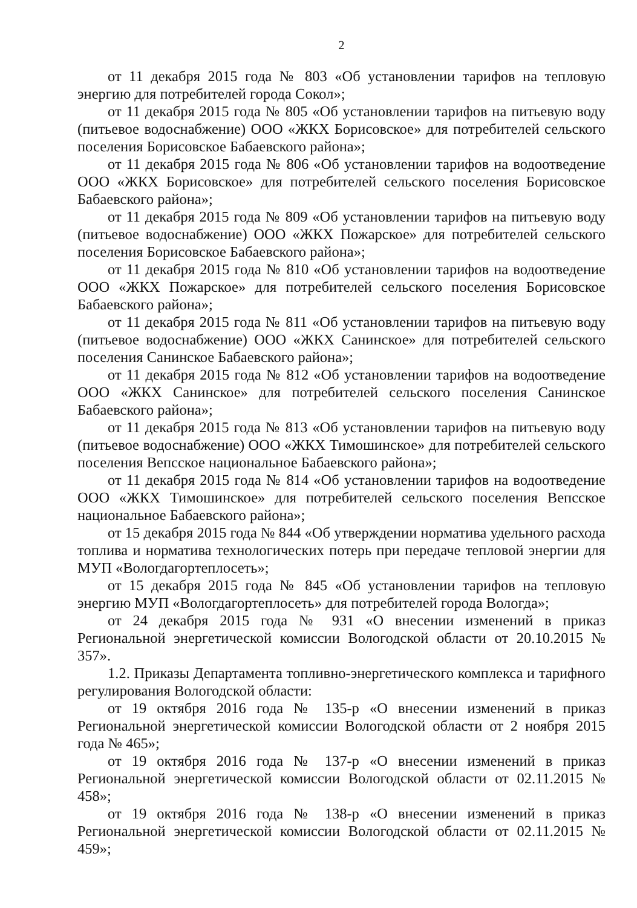2
от 11 декабря 2015 года № 803 «Об установлении тарифов на тепловую энергию для потребителей города Сокол»;
от 11 декабря 2015 года № 805 «Об установлении тарифов на питьевую воду (питьевое водоснабжение) ООО «ЖКХ Борисовское» для потребителей сельского поселения Борисовское Бабаевского района»;
от 11 декабря 2015 года № 806 «Об установлении тарифов на водоотведение ООО «ЖКХ Борисовское» для потребителей сельского поселения Борисовское Бабаевского района»;
от 11 декабря 2015 года № 809 «Об установлении тарифов на питьевую воду (питьевое водоснабжение) ООО «ЖКХ Пожарское» для потребителей сельского поселения Борисовское Бабаевского района»;
от 11 декабря 2015 года № 810 «Об установлении тарифов на водоотведение ООО «ЖКХ Пожарское» для потребителей сельского поселения Борисовское Бабаевского района»;
от 11 декабря 2015 года № 811 «Об установлении тарифов на питьевую воду (питьевое водоснабжение) ООО «ЖКХ Санинское» для потребителей сельского поселения Санинское Бабаевского района»;
от 11 декабря 2015 года № 812 «Об установлении тарифов на водоотведение ООО «ЖКХ Санинское» для потребителей сельского поселения Санинское Бабаевского района»;
от 11 декабря 2015 года № 813 «Об установлении тарифов на питьевую воду (питьевое водоснабжение) ООО «ЖКХ Тимошинское» для потребителей сельского поселения Вепсское национальное Бабаевского района»;
от 11 декабря 2015 года № 814 «Об установлении тарифов на водоотведение ООО «ЖКХ Тимошинское» для потребителей сельского поселения Вепсское национальное Бабаевского района»;
от 15 декабря 2015 года № 844 «Об утверждении норматива удельного расхода топлива и норматива технологических потерь при передаче тепловой энергии для МУП «Вологдагортеплосеть»;
от 15 декабря 2015 года № 845 «Об установлении тарифов на тепловую энергию МУП «Вологдагортеплосеть» для потребителей города Вологда»;
от 24 декабря 2015 года № 931 «О внесении изменений в приказ Региональной энергетической комиссии Вологодской области от 20.10.2015 № 357».
1.2. Приказы Департамента топливно-энергетического комплекса и тарифного регулирования Вологодской области:
от 19 октября 2016 года № 135-р «О внесении изменений в приказ Региональной энергетической комиссии Вологодской области от 2 ноября 2015 года № 465»;
от 19 октября 2016 года № 137-р «О внесении изменений в приказ Региональной энергетической комиссии Вологодской области от 02.11.2015 № 458»;
от 19 октября 2016 года № 138-р «О внесении изменений в приказ Региональной энергетической комиссии Вологодской области от 02.11.2015 № 459»;